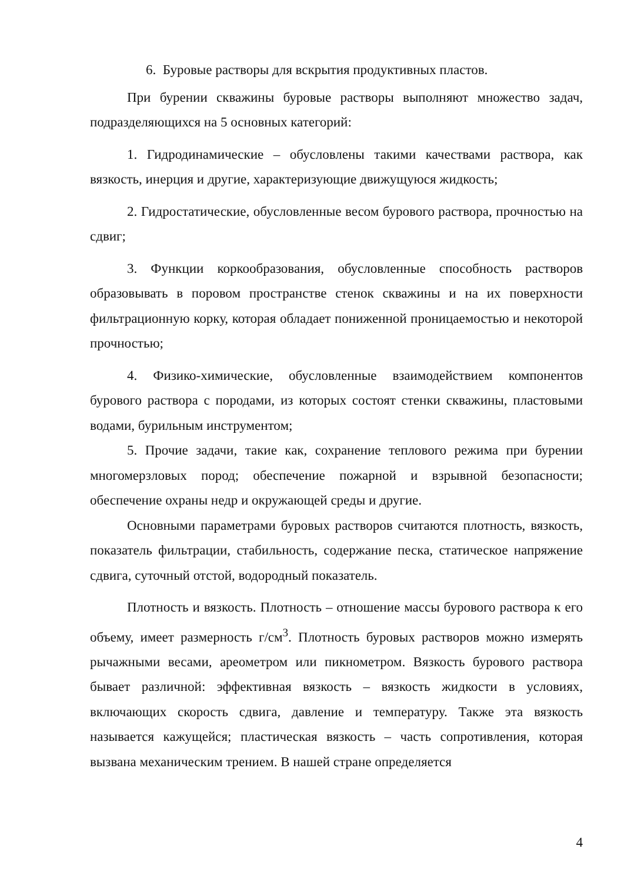6. Буровые растворы для вскрытия продуктивных пластов.
При бурении скважины буровые растворы выполняют множество задач, подразделяющихся на 5 основных категорий:
1. Гидродинамические – обусловлены такими качествами раствора, как вязкость, инерция и другие, характеризующие движущуюся жидкость;
2. Гидростатические, обусловленные весом бурового раствора, прочностью на сдвиг;
3. Функции коркообразования, обусловленные способность растворов образовывать в поровом пространстве стенок скважины и на их поверхности фильтрационную корку, которая обладает пониженной проницаемостью и некоторой прочностью;
4. Физико-химические, обусловленные взаимодействием компонентов бурового раствора с породами, из которых состоят стенки скважины, пластовыми водами, бурильным инструментом;
5. Прочие задачи, такие как, сохранение теплового режима при бурении многомерзловых пород; обеспечение пожарной и взрывной безопасности; обеспечение охраны недр и окружающей среды и другие.
Основными параметрами буровых растворов считаются плотность, вязкость, показатель фильтрации, стабильность, содержание песка, статическое напряжение сдвига, суточный отстой, водородный показатель.
Плотность и вязкость. Плотность – отношение массы бурового раствора к его объему, имеет размерность г/см<sup>3</sup>. Плотность буровых растворов можно измерять рычажными весами, ареометром или пикнометром. Вязкость бурового раствора бывает различной: эффективная вязкость – вязкость жидкости в условиях, включающих скорость сдвига, давление и температуру. Также эта вязкость называется кажущейся; пластическая вязкость – часть сопротивления, которая вызвана механическим трением. В нашей стране определяется
4